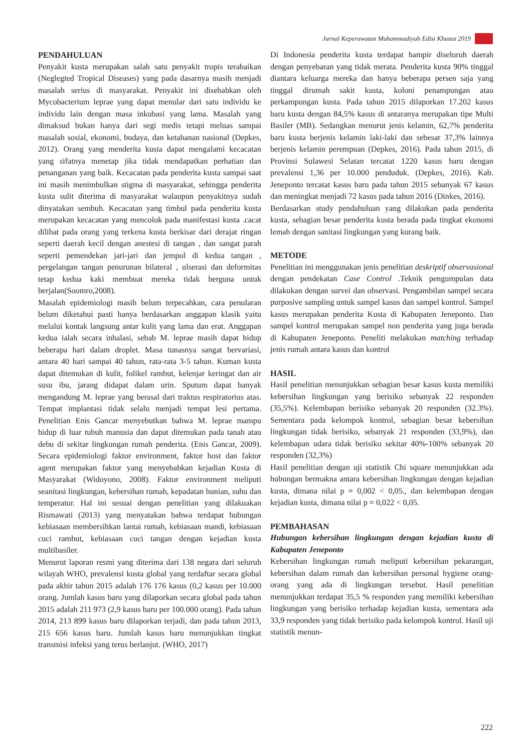Jurnal Keperawatan Muhammadiyah Edisi Khusus 2019
PENDAHULUAN
Penyakit kusta merupakan salah satu penyakit tropis terabaikan (Neglegted Tropical Diseases) yang pada dasarnya masih menjadi masalah serius di masyarakat. Penyakit ini disebabkan oleh Mycobacterium leprae yang dapat menular dari satu individu ke individu lain dengan masa inkubasi yang lama. Masalah yang dimaksud bukan hanya dari segi medis tetapi meluas sampai masalah sosial, ekonomi, budaya, dan ketahanan nasional (Depkes, 2012). Orang yang menderita kusta dapat mengalami kecacatan yang sifatnya menetap jika tidak mendapatkan perhatian dan penanganan yang baik. Kecacatan pada penderita kusta sampai saat ini masih menimbulkan stigma di masyarakat, sehingga penderita kusta sulit diterima di masyarakat walaupun penyakitnya sudah dinyatakan sembuh. Kecacatan yang timbul pada penderita kusta merupakan kecacatan yang mencolok pada manifestasi kusta .cacat dilihat pada orang yang terkena kusta berkisar dari derajat ringan seperti daerah kecil dengan anestesi di tangan , dan sangat parah seperti pemendekan jari-jari dan jempol di kedua tangan , pergelangan tangan penurunan bilateral , ulserasi dan deformitas tetap kedua kaki membuat mereka tidak berguna untuk berjalan(Soomro,2008).
Masalah epidemiologi masih belum terpecahkan, cara penularan belum diketahui pasti hanya berdasarkan anggapan klasik yaitu melalui kontak langsung antar kulit yang lama dan erat. Anggapan kedua ialah secara inhalasi, sebab M. leprae masih dapat hidup beberapa hari dalam droplet. Masa tunasnya sangat bervariasi, antara 40 hari sampai 40 tahun, rata-rata 3-5 tahun. Kuman kusta dapat ditemukan di kulit, folikel rambut, kelenjar keringat dan air susu ibu, jarang didapat dalam urin. Sputum dapat banyak mengandung M. leprae yang berasal dari traktus respiratorius atas. Tempat implantasi tidak selalu menjadi tempat lesi pertama. Penelitian Enis Gancar menyebutkan bahwa M. leprae mampu hidup di luar tubuh manusia dan dapat ditemukan pada tanah atau debu di sekitar lingkungan rumah penderita. (Enis Gancar, 2009). Secara epidemiologi faktor environment, faktor host dan faktor agent merupakan faktor yang menyebabkan kejadian Kusta di Masyarakat (Widoyono, 2008). Faktor environment meliputi seanitasi lingkungan, kebersihan rumah, kepadatan hunian, suhu dan temperatur. Hal ini sesuai dengan penelitian yang dilakuakan Rismawati (2013) yang menyatakan bahwa terdapat hubungan kebiasaan membersihkan lantai rumah, kebiasaan mandi, kebiasaan cuci rambut, kebiasaan cuci tangan dengan kejadian kusta multibasiler.
Menurut laporan resmi yang diterima dari 138 negara dari seluruh wilayah WHO, prevalensi kusta global yang terdaftar secara global pada akhir tahun 2015 adalah 176 176 kasus (0,2 kasus per 10.000 orang. Jumlah kasus baru yang dilaporkan secara global pada tahun 2015 adalah 211 973 (2,9 kasus baru per 100.000 orang). Pada tahun 2014, 213 899 kasus baru dilaporkan terjadi, dan pada tahun 2013, 215 656 kasus baru. Jumlah kasus baru menunjukkan tingkat transmisi infeksi yang terus berlanjut. (WHO, 2017)
Di Indonesia penderita kusta terdapat hampir diseluruh daerah dengan penyebaran yang tidak merata. Penderita kusta 90% tinggal diantara keluarga mereka dan hanya beberapa persen saja yang tinggal dirumah sakit kusta, koloni penampungan atau perkampungan kusta. Pada tahun 2015 dilaporkan 17.202 kasus baru kusta dengan 84,5% kasus di antaranya merupakan tipe Multi Basiler (MB). Sedangkan menurut jenis kelamin, 62,7% penderita baru kusta berjenis kelamin laki-laki dan sebesar 37,3% lainnya berjenis kelamin perempuan (Depkes, 2016). Pada tahun 2015, di Provinsi Sulawesi Selatan tercatat 1220 kasus baru dengan prevalensi 1,36 per 10.000 penduduk. (Depkes, 2016). Kab. Jeneponto tercatat kasus baru pada tahun 2015 sebanyak 67 kasus dan meningkat menjadi 72 kasus pada tahun 2016 (Dinkes, 2016).
Berdasarkan study pendahuluan yang dilakukan pada penderita kusta, sebagian besar penderita kusta berada pada tingkat ekonomi lemah dengan sanitasi lingkungan yang kurang baik.
METODE
Penelitian ini menggunakan jenis penelitian deskriptif observasional dengan pendekatan Case Control .Teknik pengumpulan data dilakukan dengan survei dan observasi. Pengambilan sampel secara purposive sampling untuk sampel kasus dan sampel kontrol. Sampel kasus merupakan penderita Kusta di Kabupaten Jeneponto. Dan sampel kontrol merupakan sampel non penderita yang juga berada di Kabupaten Jeneponto. Peneliti melakukan matching terhadap jenis rumah antara kasus dan kontrol
HASIL
Hasil penelitian menunjukkan sebagian besar kasus kusta memiliki kebersihan lingkungan yang berisiko sebanyak 22 responden (35,5%). Kelembapan berisiko sebanyak 20 responden (32.3%). Sementara pada kelompok kontrol, sebagian besar kebersihan lingkungan tidak berisiko, sebanyak 21 responden (33,9%), dan kelembapan udara tidak berisiko sekitar 40%-100% sebanyak 20 responden (32,3%)
Hasil penelitian dengan uji statistik Chi square menunjukkan ada hubungan bermakna antara kebersihan lingkungan dengan kejadian kusta, dimana nilai p = 0,002 < 0,05., dan kelembapan dengan kejadian kusta, dimana nilai p = 0,022 < 0,05.
PEMBAHASAN
Hubungan kebersihan lingkungan dengan kejadian kusta di Kabupaten Jeneponto
Kebersihan lingkungan rumah meliputi kebersihan pekarangan, kebersihan dalam rumah dan kebersihan personal hygiene orang-orang yang ada di lingkungan tersebut. Hasil penelitian menunjukkan terdapat 35,5 % responden yang memiliki kebersihan lingkungan yang berisiko terhadap kejadian kusta, sementara ada 33,9 responden yang tidak berisiko pada kelompok kontrol. Hasil uji statistik menun-
222